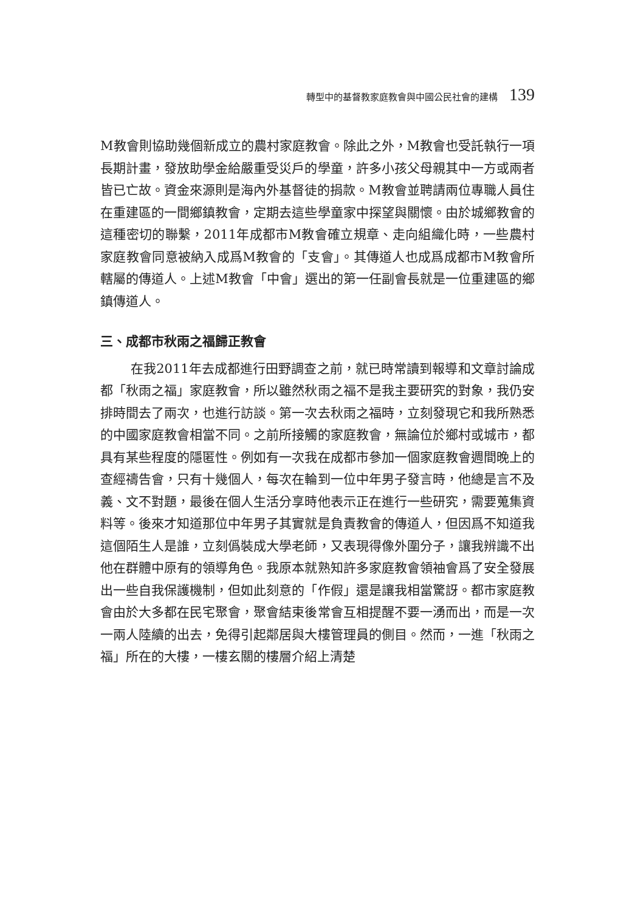轉型中的基督教家庭教會與中國公民社會的建構 139
M教會則協助幾個新成立的農村家庭教會。除此之外，M教會也受託執行一項長期計畫，發放助學金給嚴重受災戶的學童，許多小孩父母親其中一方或兩者皆已亡故。資金來源則是海內外基督徒的捐款。M教會並聘請兩位專職人員住在重建區的一間鄉鎮教會，定期去這些學童家中探望與關懷。由於城鄉教會的這種密切的聯繫，2011年成都市M教會確立規章、走向組織化時，一些農村家庭教會同意被納入成爲M教會的「支會」。其傳道人也成爲成都市M教會所轄屬的傳道人。上述M教會「中會」選出的第一任副會長就是一位重建區的鄉鎮傳道人。
三、成都市秋雨之福歸正教會
在我2011年去成都進行田野調查之前，就已時常讀到報導和文章討論成都「秋雨之福」家庭教會，所以雖然秋雨之福不是我主要研究的對象，我仍安排時間去了兩次，也進行訪談。第一次去秋雨之福時，立刻發現它和我所熟悉的中國家庭教會相當不同。之前所接觸的家庭教會，無論位於鄉村或城市，都具有某些程度的隱匿性。例如有一次我在成都市參加一個家庭教會週間晚上的查經禱告會，只有十幾個人，每次在輪到一位中年男子發言時，他總是言不及義、文不對題，最後在個人生活分享時他表示正在進行一些研究，需要蒐集資料等。後來才知道那位中年男子其實就是負責教會的傳道人，但因爲不知道我這個陌生人是誰，立刻僞裝成大學老師，又表現得像外圍分子，讓我辨識不出他在群體中原有的領導角色。我原本就熟知許多家庭教會領袖會爲了安全發展出一些自我保護機制，但如此刻意的「作假」還是讓我相當驚訝。都市家庭教會由於大多都在民宅聚會，聚會結束後常會互相提醒不要一湧而出，而是一次一兩人陸續的出去，免得引起鄰居與大樓管理員的側目。然而，一進「秋雨之福」所在的大樓，一樓玄關的樓層介紹上清楚